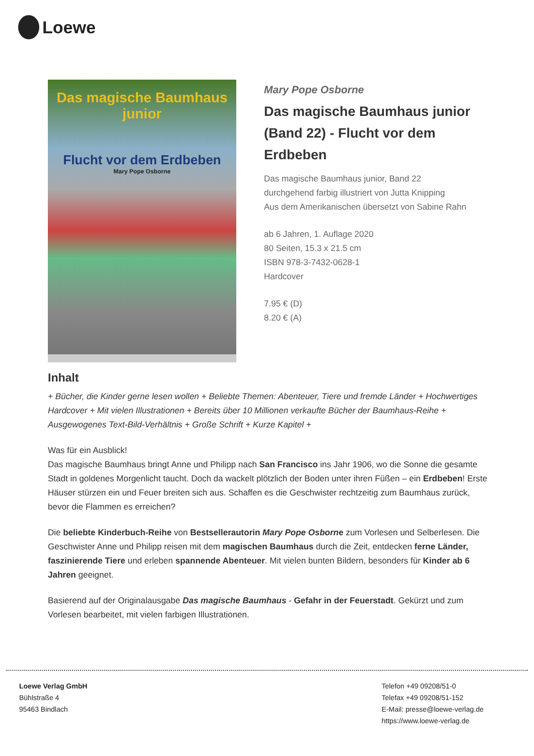Loewe
Das magische Baumhaus junior
Flucht vor dem Erdbeben
Mary Pope Osborne
Mary Pope Osborne
Das magische Baumhaus junior (Band 22) - Flucht vor dem Erdbeben
Das magische Baumhaus junior, Band 22
durchgehend farbig illustriert von Jutta Knipping
Aus dem Amerikanischen übersetzt von Sabine Rahn
ab 6 Jahren, 1. Auflage 2020
80 Seiten, 15.3 x 21.5 cm
ISBN 978-3-7432-0628-1
Hardcover
7.95 € (D)
8.20 € (A)
Inhalt
+ Bücher, die Kinder gerne lesen wollen + Beliebte Themen: Abenteuer, Tiere und fremde Länder + Hochwertiges Hardcover + Mit vielen Illustrationen + Bereits über 10 Millionen verkaufte Bücher der Baumhaus-Reihe + Ausgewogenes Text-Bild-Verhältnis + Große Schrift + Kurze Kapitel +
Was für ein Ausblick!
Das magische Baumhaus bringt Anne und Philipp nach San Francisco ins Jahr 1906, wo die Sonne die gesamte Stadt in goldenes Morgenlicht taucht. Doch da wackelt plötzlich der Boden unter ihren Füßen – ein Erdbeben! Erste Häuser stürzen ein und Feuer breiten sich aus. Schaffen es die Geschwister rechtzeitig zum Baumhaus zurück, bevor die Flammen es erreichen?
Die beliebte Kinderbuch-Reihe von Bestsellerautorin Mary Pope Osborne zum Vorlesen und Selberlesen. Die Geschwister Anne und Philipp reisen mit dem magischen Baumhaus durch die Zeit, entdecken ferne Länder, faszinierende Tiere und erleben spannende Abenteuer. Mit vielen bunten Bildern, besonders für Kinder ab 6 Jahren geeignet.
Basierend auf der Originalausgabe Das magische Baumhaus - Gefahr in der Feuerstadt. Gekürzt und zum Vorlesen bearbeitet, mit vielen farbigen Illustrationen.
Loewe Verlag GmbH
Bühlstraße 4
95463 Bindlach
Telefon +49 09208/51-0
Telefax +49 09208/51-152
E-Mail: presse@loewe-verlag.de
https://www.loewe-verlag.de